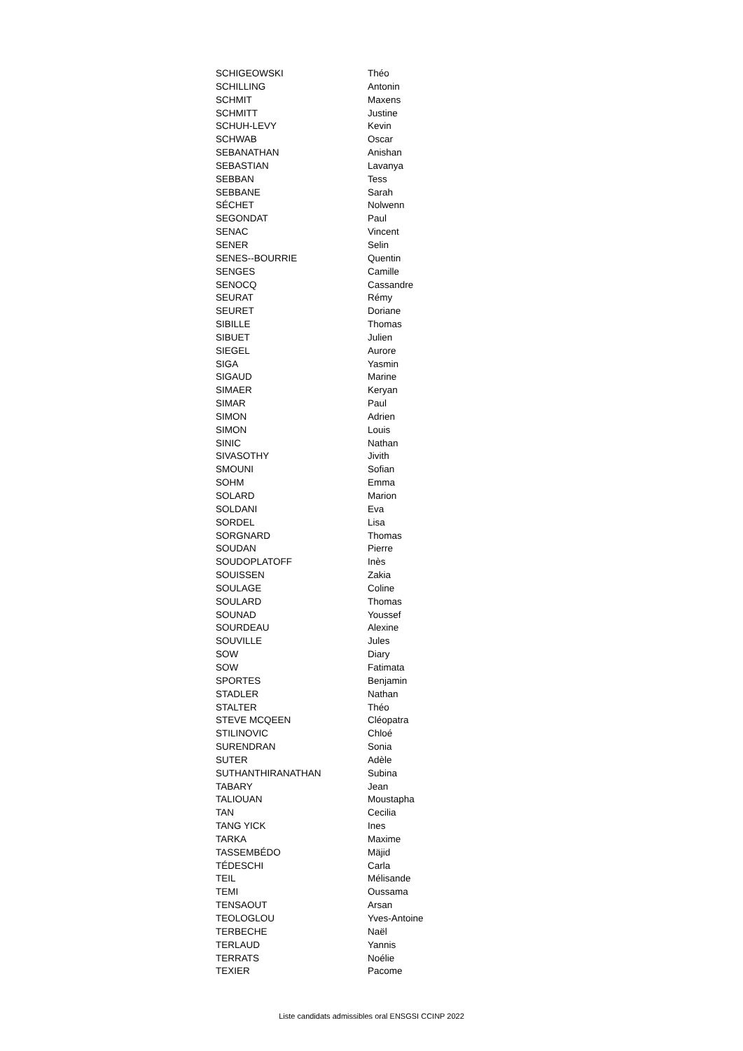| SCHIGEOWSKI | Théo |
| SCHILLING | Antonin |
| SCHMIT | Maxens |
| SCHMITT | Justine |
| SCHUH-LEVY | Kevin |
| SCHWAB | Oscar |
| SEBANATHAN | Anishan |
| SEBASTIAN | Lavanya |
| SEBBAN | Tess |
| SEBBANE | Sarah |
| SÉCHET | Nolwenn |
| SEGONDAT | Paul |
| SENAC | Vincent |
| SENER | Selin |
| SENES--BOURRIE | Quentin |
| SENGES | Camille |
| SENOCQ | Cassandre |
| SEURAT | Rémy |
| SEURET | Doriane |
| SIBILLE | Thomas |
| SIBUET | Julien |
| SIEGEL | Aurore |
| SIGA | Yasmin |
| SIGAUD | Marine |
| SIMAER | Keryan |
| SIMAR | Paul |
| SIMON | Adrien |
| SIMON | Louis |
| SINIC | Nathan |
| SIVASOTHY | Jivith |
| SMOUNI | Sofian |
| SOHM | Emma |
| SOLARD | Marion |
| SOLDANI | Eva |
| SORDEL | Lisa |
| SORGNARD | Thomas |
| SOUDAN | Pierre |
| SOUDOPLATOFF | Inès |
| SOUISSEN | Zakia |
| SOULAGE | Coline |
| SOULARD | Thomas |
| SOUNAD | Youssef |
| SOURDEAU | Alexine |
| SOUVILLE | Jules |
| SOW | Diary |
| SOW | Fatimata |
| SPORTES | Benjamin |
| STADLER | Nathan |
| STALTER | Théo |
| STEVE MCQEEN | Cléopatra |
| STILINOVIC | Chloé |
| SURENDRAN | Sonia |
| SUTER | Adèle |
| SUTHANTHIRANATHAN | Subina |
| TABARY | Jean |
| TALIOUAN | Moustapha |
| TAN | Cecilia |
| TANG YICK | Ines |
| TARKA | Maxime |
| TASSEMBÉDO | Mäjid |
| TÉDESCHI | Carla |
| TEIL | Mélisande |
| TEMI | Oussama |
| TENSAOUT | Arsan |
| TEOLOGLOU | Yves-Antoine |
| TERBECHE | Naël |
| TERLAUD | Yannis |
| TERRATS | Noélie |
| TEXIER | Pacome |
Liste candidats admissibles oral ENSGSI CCINP 2022